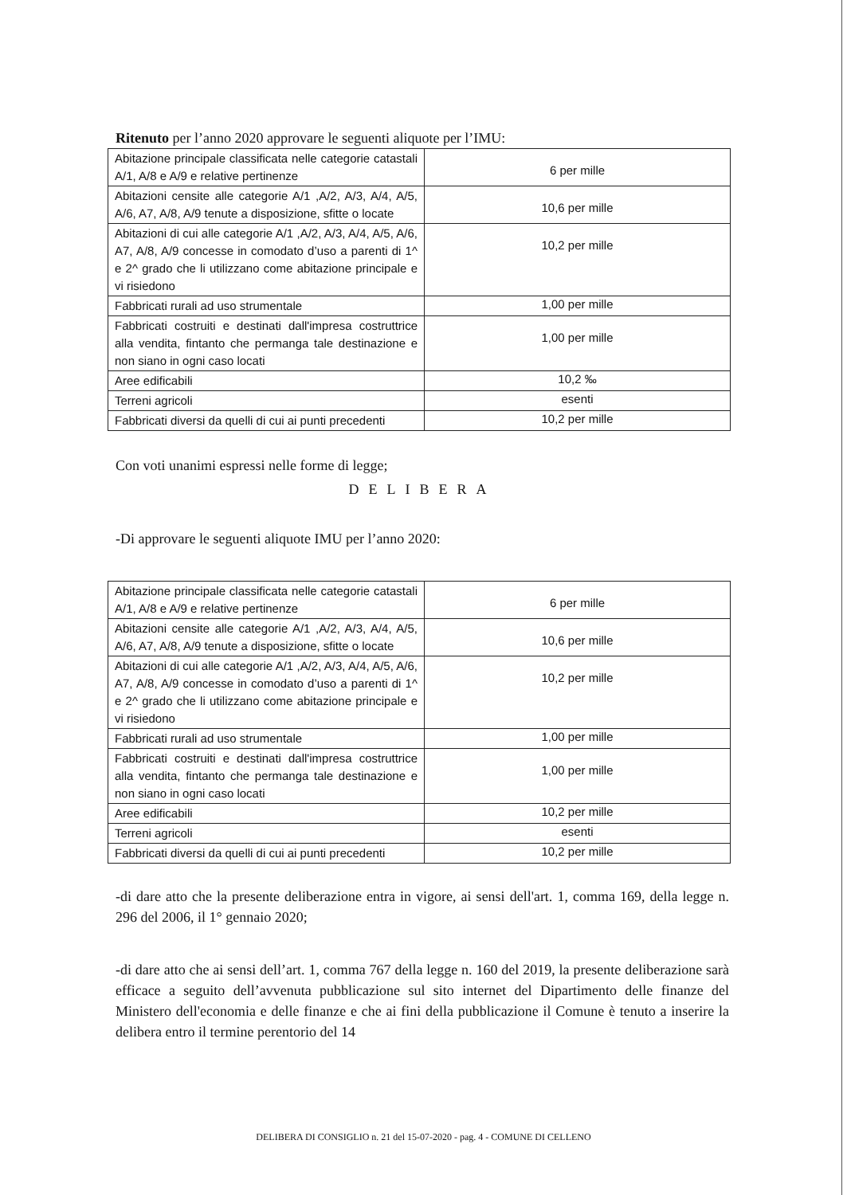Ritenuto per l’anno 2020 approvare le seguenti aliquote per l’IMU:
| Abitazione principale classificata nelle categorie catastali A/1, A/8 e A/9 e relative pertinenze | 6 per mille |
| Abitazioni censite alle categorie A/1 ,A/2, A/3, A/4, A/5, A/6, A7, A/8, A/9 tenute a disposizione, sfitte o locate | 10,6 per mille |
| Abitazioni di cui alle categorie A/1 ,A/2, A/3, A/4, A/5, A/6, A7, A/8, A/9 concesse in comodato d’uso a parenti di 1^ e 2^ grado che li utilizzano come abitazione principale e vi risiedono | 10,2 per mille |
| Fabbricati rurali ad uso strumentale | 1,00 per mille |
| Fabbricati costruiti e destinati dall'impresa costruttrice alla vendita, fintanto che permanga tale destinazione e non siano in ogni caso locati | 1,00 per mille |
| Aree edificabili | 10,2 ‰ |
| Terreni agricoli | esenti |
| Fabbricati diversi da quelli di cui ai punti precedenti | 10,2 per mille |
Con voti unanimi espressi nelle forme di legge;
DELIBERA
-Di approvare le seguenti aliquote IMU per l’anno 2020:
| Abitazione principale classificata nelle categorie catastali A/1, A/8 e A/9 e relative pertinenze | 6 per mille |
| Abitazioni censite alle categorie A/1 ,A/2, A/3, A/4, A/5, A/6, A7, A/8, A/9 tenute a disposizione, sfitte o locate | 10,6 per mille |
| Abitazioni di cui alle categorie A/1 ,A/2, A/3, A/4, A/5, A/6, A7, A/8, A/9 concesse in comodato d’uso a parenti di 1^ e 2^ grado che li utilizzano come abitazione principale e vi risiedono | 10,2 per mille |
| Fabbricati rurali ad uso strumentale | 1,00 per mille |
| Fabbricati costruiti e destinati dall'impresa costruttrice alla vendita, fintanto che permanga tale destinazione e non siano in ogni caso locati | 1,00 per mille |
| Aree edificabili | 10,2 per mille |
| Terreni agricoli | esenti |
| Fabbricati diversi da quelli di cui ai punti precedenti | 10,2 per mille |
-di dare atto che la presente deliberazione entra in vigore, ai sensi dell'art. 1, comma 169, della legge n. 296 del 2006, il 1° gennaio 2020;
-di dare atto che ai sensi dell’art. 1, comma 767 della legge n. 160 del 2019, la presente deliberazione sarà efficace a seguito dell’avvenuta pubblicazione sul sito internet del Dipartimento delle finanze del Ministero dell'economia e delle finanze e che ai fini della pubblicazione il Comune è tenuto a inserire la delibera entro il termine perentorio del 14
DELIBERA DI CONSIGLIO n. 21 del 15-07-2020 - pag. 4 - COMUNE DI CELLENO